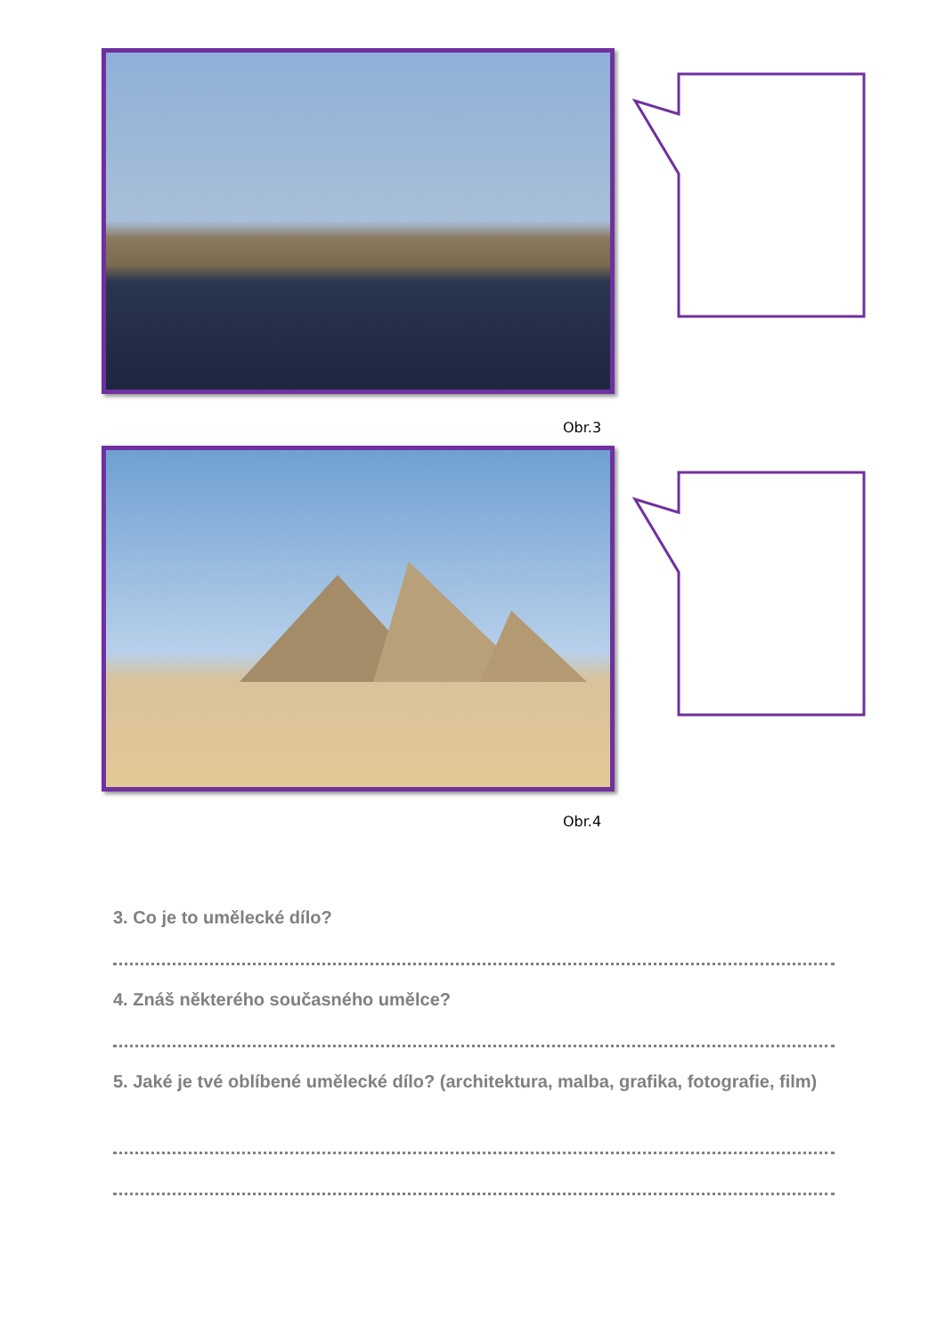Obr.3
Obr.4
3. Co je to umělecké dílo?
4. Znáš některého současného umělce?
5. Jaké je tvé oblíbené umělecké dílo? (architektura, malba, grafika, fotografie, film)